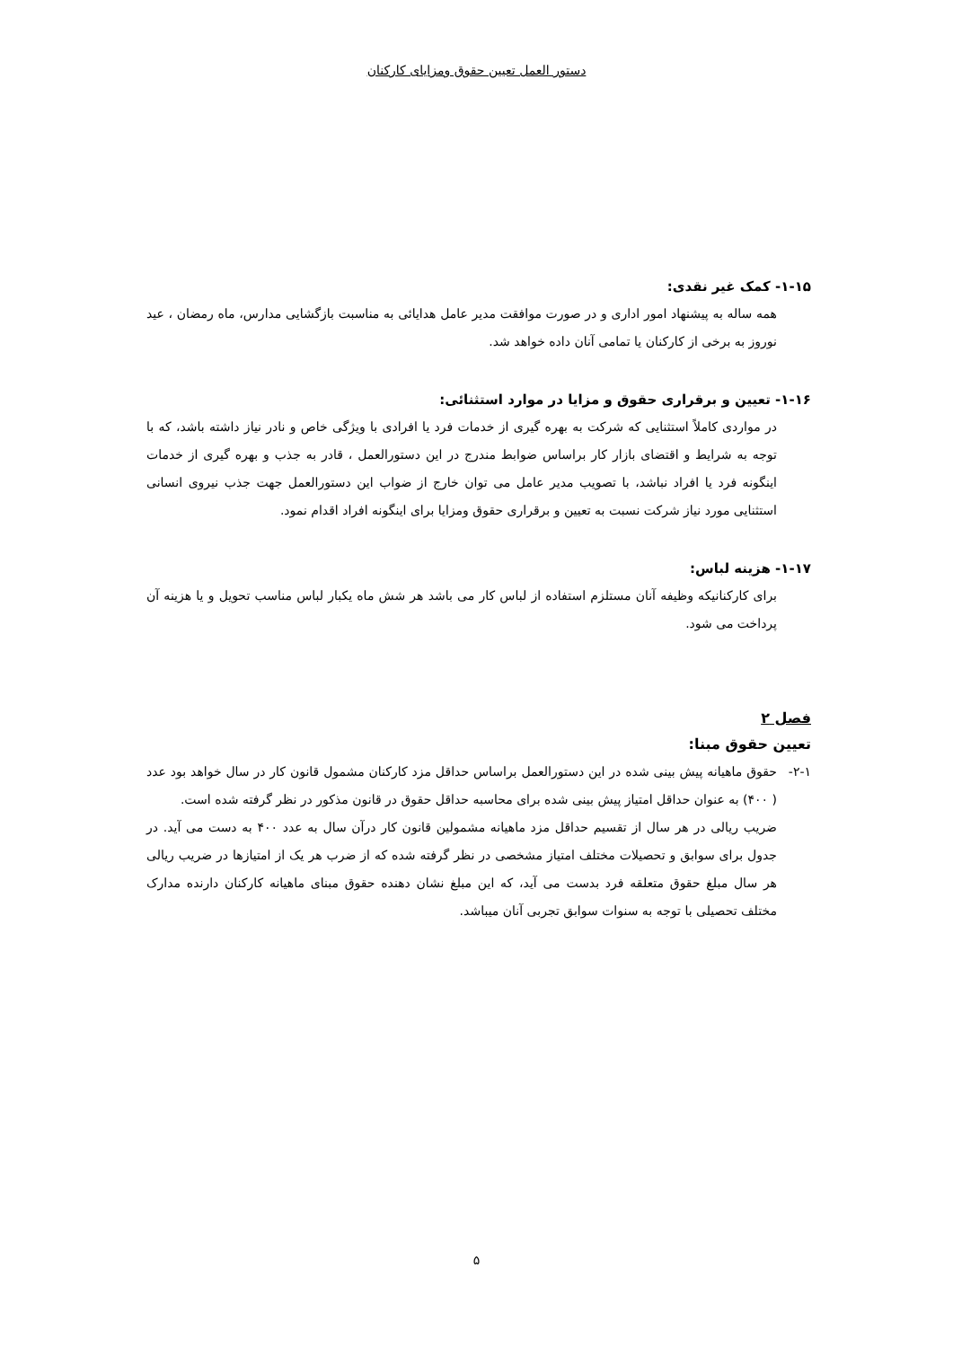دستور العمل تعیین حقوق ومزایای کارکنان
۱-۱۵- کمک غیر نقدی:
همه ساله به پیشنهاد امور اداری و در صورت موافقت مدیر عامل هدایائی به مناسبت بازگشایی مدارس، ماه رمضان ، عید نوروز به برخی از کارکنان یا تمامی آنان داده خواهد شد.
۱-۱۶- تعیین و برقراری حقوق و مزایا در موارد استثنائی:
در مواردی کاملاً استثنایی که شرکت به بهره گیری از خدمات فرد یا افرادی با ویژگی خاص و نادر نیاز داشته باشد، که با توجه به شرایط و اقتضای بازار کار براساس ضوابط مندرج در این دستورالعمل ، قادر به جذب و بهره گیری از خدمات اینگونه فرد یا افراد نباشد، با تصویب مدیر عامل می توان خارج از ضواب این دستورالعمل جهت جذب نیروی انسانی استثنایی مورد نیاز شرکت نسبت به تعیین و برقراری حقوق ومزایا برای اینگونه افراد اقدام نمود.
۱-۱۷- هزینه لباس:
برای کارکنانیکه وظیفه آنان مستلزم استفاده از لباس کار می باشد هر شش ماه یکبار لباس مناسب تحویل و یا هزینه آن پرداخت می شود.
فصل ۲
تعیین حقوق مبنا:
۲-۱- حقوق ماهیانه پیش بینی شده در این دستورالعمل براساس حداقل مزد کارکنان مشمول قانون کار در سال خواهد بود عدد ( ۴۰۰) به عنوان حداقل امتیاز پیش بینی شده برای محاسبه حداقل حقوق در قانون مذکور در نظر گرفته شده است.
ضریب ریالی در هر سال از تقسیم حداقل مزد ماهیانه مشمولین قانون کار درآن سال به عدد ۴۰۰ به دست می آید. در جدول برای سوابق و تحصیلات مختلف امتیاز مشخصی در نظر گرفته شده که از ضرب هر یک از امتیازها در ضریب ریالی هر سال مبلغ حقوق متعلقه فرد بدست می آید، که این مبلغ نشان دهنده حقوق مبنای ماهیانه کارکنان دارنده مدارک مختلف تحصیلی با توجه به سنوات سوابق تجربی آنان میباشد.
۵